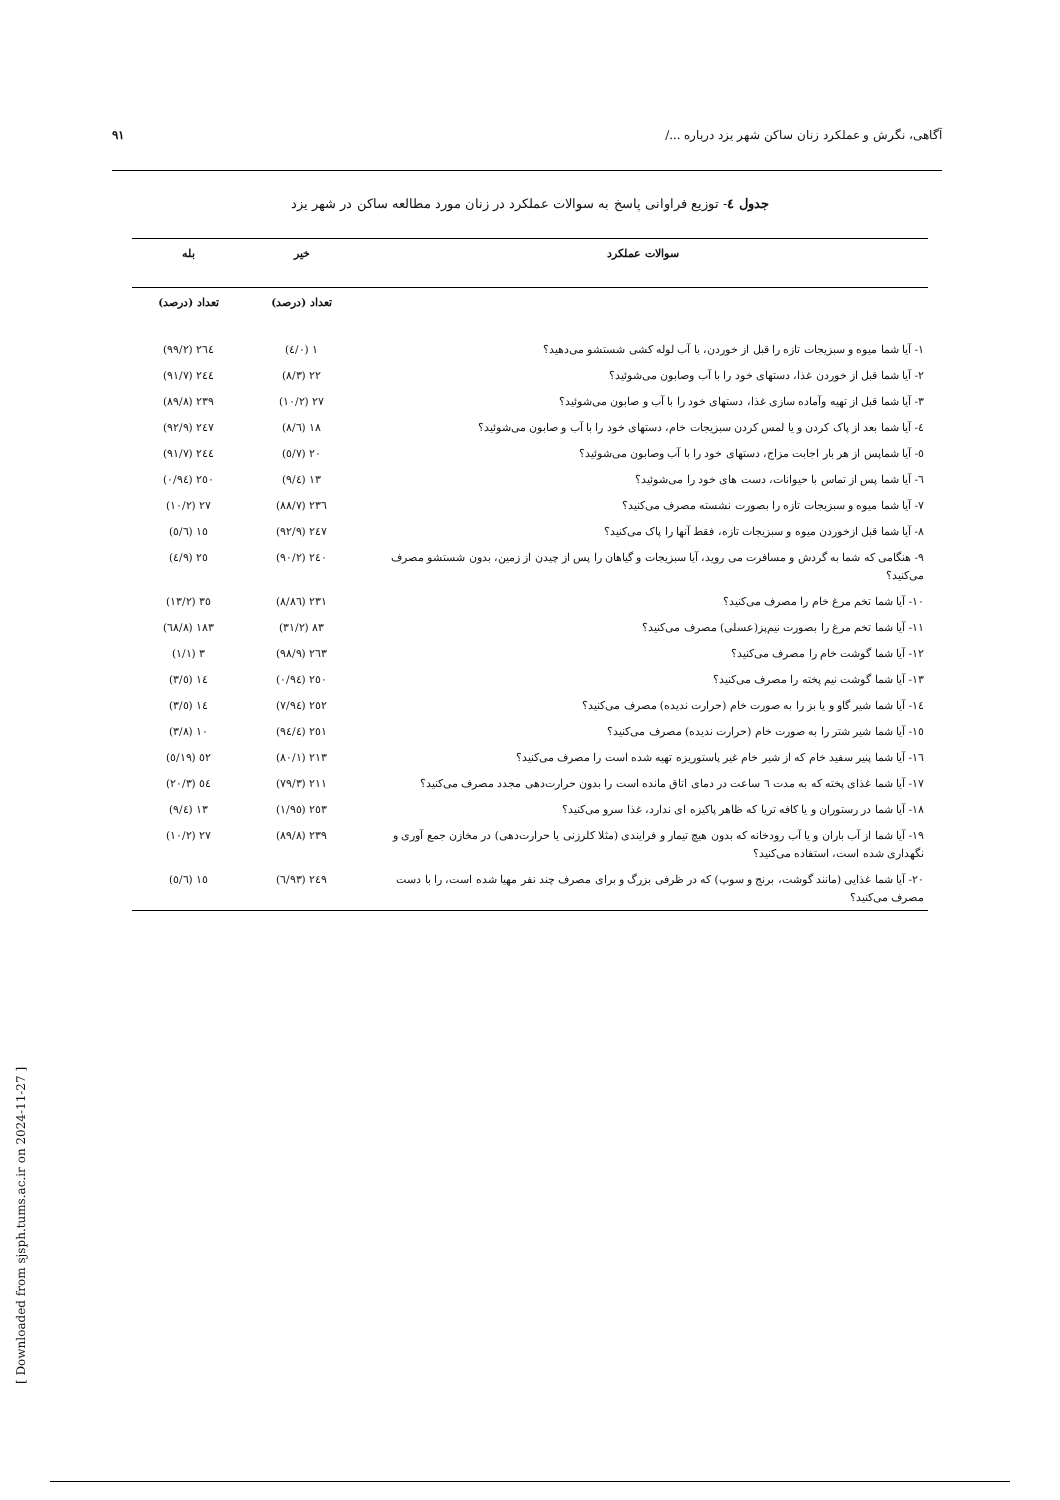آگاهی، نگرش و عملکرد زنان ساکن شهر یزد درباره .../ ۹۱
جدول ٤- توزیع فراوانی پاسخ به سوالات عملکرد در زنان مورد مطالعه ساکن در شهر یزد
| سوالات عملکرد | خیر | بله |
| --- | --- | --- |
| | تعداد (درصد) | تعداد (درصد) |
| ۱- آیا شما میوه و سبزیجات تازه را قبل از خوردن، با آب لوله کشی شستشو می‌دهید؟ | ۱ (۰/٤) | ٢٦٤ (۹۹/۲) |
| ۲- آیا شما قبل از خوردن غذا، دستهای خود را با آب وصابون می‌شوئید؟ | ۲۲ (۸/۳) | ٢٤٤ (۹۱/۷) |
| ۳- آیا شما قبل از تهیه وآماده سازی غذا، دستهای خود را با آب و صابون می‌شوئید؟ | ۲۷ (۱۰/۲) | ۲۳۹ (۸۹/۸) |
| ٤- آیا شما بعد از پاک کردن و یا لمس کردن سبزیجات خام، دستهای خود را با آب و صابون می‌شوئید؟ | ۱۸ (٦/۸) | ٢٤۷ (۹۲/۹) |
| ٥- آیا شماپس از هر بار اجابت مزاج، دستهای خود را با آب وصابون می‌شوئید؟ | ۲۰ (۷/٥) | ٢٤٤ (۹۱/۷) |
| ٦- آیا شما پس از تماس با حیوانات، دست های خود را می‌شوئید؟ | ۱۳ (٤/۹) | ۲٥۰ (۹٤/۰) |
| ۷- آیا شما میوه و سبزیجات تازه را بصورت نشسته مصرف می‌کنید؟ | ۲۳٦ (۸۸/۷) | ۲۷ (۱۰/۲) |
| ۸- آیا شما قبل ازخوردن میوه و سبزیجات تازه، فقط آنها را پاک می‌کنید؟ | ٢٤۷ (۹۲/۹) | ۱٥ (٥/٦) |
| ۹- هنگامی که شما به گردش و مسافرت می روید، آیا سبزیجات و گیاهان را پس از چیدن از زمین، بدون شستشو مصرف می‌کنید؟ | ٢٤۰ (۹۰/۲) | ۲٥ (۹/٤) |
| ۱۰- آیا شما تخم مرغ خام را مصرف می‌کنید؟ | ۲۳۱ (۸٦/۸) | ۳٥ (۱۳/۲) |
| ۱۱- آیا شما تخم مرغ را بصورت نیم‌پز(عسلی) مصرف می‌کنید؟ | ۸۳ (۳۱/۲) | ۱۸۳ (٦۸/۸) |
| ۱۲- آیا شما گوشت خام را مصرف می‌کنید؟ | ۲٦۳ (۹۸/۹) | ۳ (۱/۱) |
| ۱۳- آیا شما گوشت نیم پخته را مصرف می‌کنید؟ | ۲٥۰ (۹٤/۰) | ۱٤ (٥/۳) |
| ۱٤- آیا شما شیر گاو و یا بز را به صورت خام (حرارت ندیده) مصرف می‌کنید؟ | ۲٥۲ (۹٤/۷) | ۱٤ (٥/۳) |
| ۱٥- آیا شما شیر شتر را به صورت خام (حرارت ندیده) مصرف می‌کنید؟ | ۲٥۱ (۹٤/٤) | ۱۰ (۳/۸) |
| ۱٦- آیا شما پنیر سفید خام که از شیر خام غیر پاستوریزه تهیه شده است را مصرف می‌کنید؟ | ۲۱۳ (۸۰/۱) | ٥۲ (۱۹/٥) |
| ۱۷- آیا شما غذای پخته که به مدت ٦ ساعت در دمای اتاق مانده است را بدون حرارت‌دهی مجدد مصرف می‌کنید؟ | ۲۱۱ (۷۹/۳) | ٥٤ (۲۰/۳) |
| ۱۸- آیا شما در رستوران و یا کافه تریا که ظاهر پاکیزه ای ندارد، غذا سرو می‌کنید؟ | ۲٥۳ (۹٥/۱) | ۱۳ (٤/۹) |
| ۱۹- آیا شما از آب باران و یا آب رودخانه که بدون هیچ تیمار و فرایندی (مثلا کلرزنی یا حرارت‌دهی) در مخازن جمع آوری و نگهداری شده است، استفاده می‌کنید؟ | ۲۳۹ (۸۹/۸) | ۲۷ (۱۰/۲) |
| ۲۰- آیا شما غذایی (مانند گوشت، برنج و سوپ) که در ظرفی بزرگ و برای مصرف چند نفر مهیا شده است، را با دست مصرف می‌کنید؟ | ٢٤۹ (۹۳/٦) | ۱٥ (٥/٦) |
[ Downloaded from sjsph.tums.ac.ir on 2024-11-27 ]